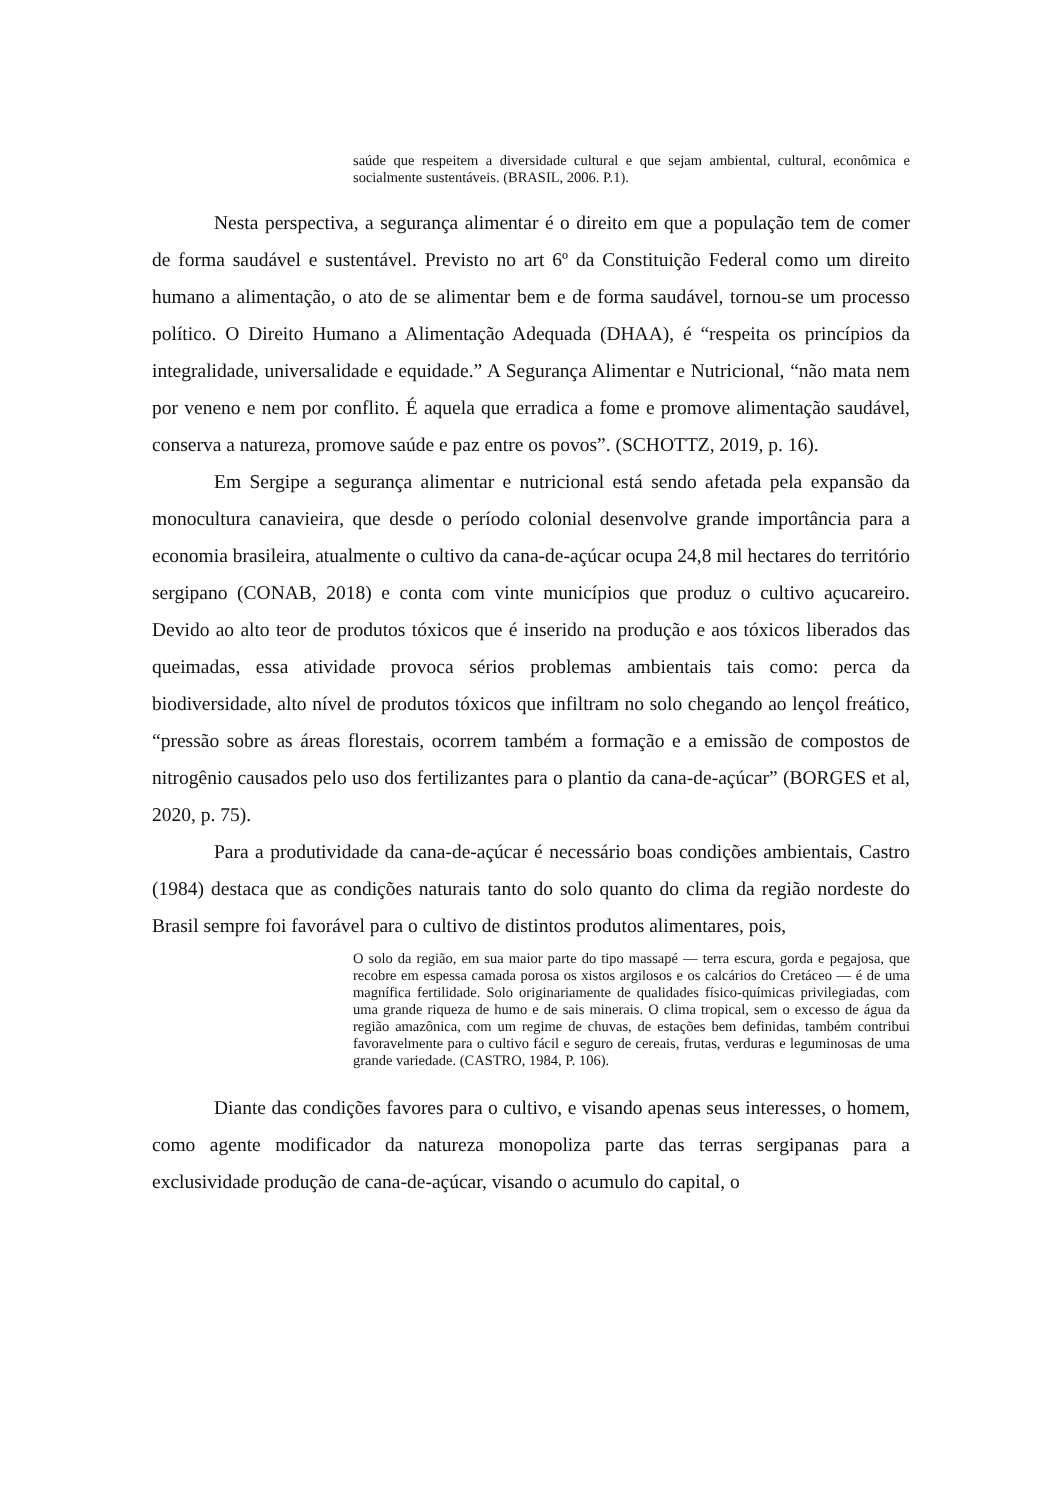saúde que respeitem a diversidade cultural e que sejam ambiental, cultural, econômica e socialmente sustentáveis. (BRASIL, 2006. P.1).
Nesta perspectiva, a segurança alimentar é o direito em que a população tem de comer de forma saudável e sustentável. Previsto no art 6º da Constituição Federal como um direito humano a alimentação, o ato de se alimentar bem e de forma saudável, tornou-se um processo político. O Direito Humano a Alimentação Adequada (DHAA), é “respeita os princípios da integralidade, universalidade e equidade.” A Segurança Alimentar e Nutricional, “não mata nem por veneno e nem por conflito. É aquela que erradica a fome e promove alimentação saudável, conserva a natureza, promove saúde e paz entre os povos”. (SCHOTTZ, 2019, p. 16).
Em Sergipe a segurança alimentar e nutricional está sendo afetada pela expansão da monocultura canavieira, que desde o período colonial desenvolve grande importância para a economia brasileira, atualmente o cultivo da cana-de-açúcar ocupa 24,8 mil hectares do território sergipano (CONAB, 2018) e conta com vinte municípios que produz o cultivo açucareiro. Devido ao alto teor de produtos tóxicos que é inserido na produção e aos tóxicos liberados das queimadas, essa atividade provoca sérios problemas ambientais tais como: perca da biodiversidade, alto nível de produtos tóxicos que infiltram no solo chegando ao lençol freático, “pressão sobre as áreas florestais, ocorrem também a formação e a emissão de compostos de nitrogênio causados pelo uso dos fertilizantes para o plantio da cana-de-açúcar” (BORGES et al, 2020, p. 75).
Para a produtividade da cana-de-açúcar é necessário boas condições ambientais, Castro (1984) destaca que as condições naturais tanto do solo quanto do clima da região nordeste do Brasil sempre foi favorável para o cultivo de distintos produtos alimentares, pois,
O solo da região, em sua maior parte do tipo massapé — terra escura, gorda e pegajosa, que recobre em espessa camada porosa os xistos argilosos e os calcários do Cretáceo — é de uma magnífica fertilidade. Solo originariamente de qualidades físico-químicas privilegiadas, com uma grande riqueza de humo e de sais minerais. O clima tropical, sem o excesso de água da região amazônica, com um regime de chuvas, de estações bem definidas, também contribui favoravelmente para o cultivo fácil e seguro de cereais, frutas, verduras e leguminosas de uma grande variedade. (CASTRO, 1984, P. 106).
Diante das condições favores para o cultivo, e visando apenas seus interesses, o homem, como agente modificador da natureza monopoliza parte das terras sergipanas para a exclusividade produção de cana-de-açúcar, visando o acumulo do capital, o